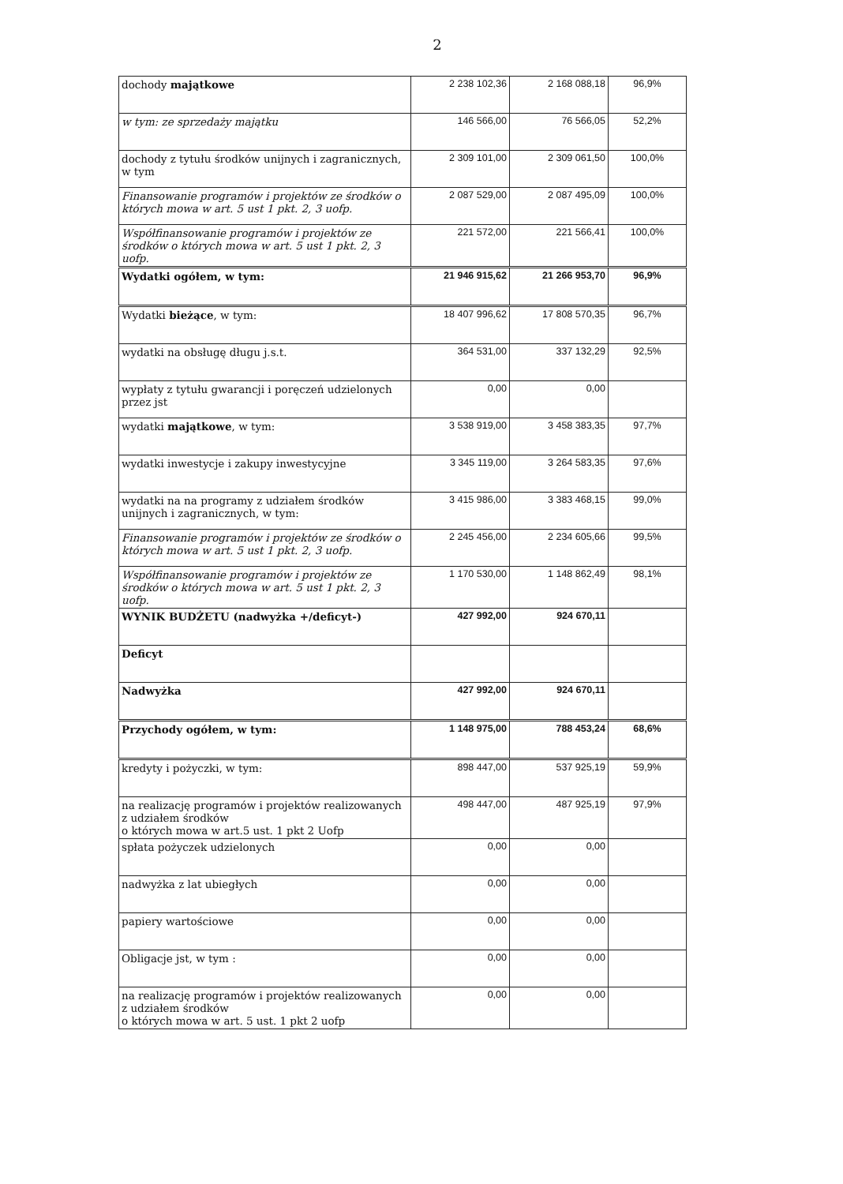2
| dochody majątkowe | 2 238 102,36 | 2 168 088,18 | 96,9% |
| w tym: ze sprzedaży majątku | 146 566,00 | 76 566,05 | 52,2% |
| dochody z tytułu środków unijnych i zagranicznych, w tym | 2 309 101,00 | 2 309 061,50 | 100,0% |
| Finansowanie programów i projektów ze środków o których mowa w art. 5 ust 1 pkt. 2, 3 uofp. | 2 087 529,00 | 2 087 495,09 | 100,0% |
| Współfinansowanie programów i projektów ze środków o których mowa w art. 5 ust 1 pkt. 2, 3 uofp. | 221 572,00 | 221 566,41 | 100,0% |
| Wydatki ogółem, w tym: | 21 946 915,62 | 21 266 953,70 | 96,9% |
| Wydatki bieżące , w tym: | 18 407 996,62 | 17 808 570,35 | 96,7% |
| wydatki na obsługę długu j.s.t. | 364 531,00 | 337 132,29 | 92,5% |
| wypłaty z tytułu gwarancji i poręczeń udzielonych przez jst | 0,00 | 0,00 | |
| wydatki majątkowe , w tym: | 3 538 919,00 | 3 458 383,35 | 97,7% |
| wydatki inwestycje i zakupy inwestycyjne | 3 345 119,00 | 3 264 583,35 | 97,6% |
| wydatki na na programy z udziałem środków unijnych i zagranicznych, w tym: | 3 415 986,00 | 3 383 468,15 | 99,0% |
| Finansowanie programów i projektów ze środków o których mowa w art. 5 ust 1 pkt. 2, 3 uofp. | 2 245 456,00 | 2 234 605,66 | 99,5% |
| Współfinansowanie programów i projektów ze środków o których mowa w art. 5 ust 1 pkt. 2, 3 uofp. | 1 170 530,00 | 1 148 862,49 | 98,1% |
| WYNIK BUDŻETU (nadwyżka +/deficyt-) | 427 992,00 | 924 670,11 | |
| Deficyt | | | |
| Nadwyżka | 427 992,00 | 924 670,11 | |
| Przychody ogółem, w tym: | 1 148 975,00 | 788 453,24 | 68,6% |
| kredyty i pożyczki, w tym: | 898 447,00 | 537 925,19 | 59,9% |
| na realizację programów i projektów realizowanych z udziałem środków o których mowa w art.5 ust. 1 pkt 2 Uofp | 498 447,00 | 487 925,19 | 97,9% |
| spłata pożyczek udzielonych | 0,00 | 0,00 | |
| nadwyżka z lat ubiegłych | 0,00 | 0,00 | |
| papiery wartościowe | 0,00 | 0,00 | |
| Obligacje jst, w tym : | 0,00 | 0,00 | |
| na realizację programów i projektów realizowanych z udziałem środków o których mowa w art. 5 ust. 1 pkt 2 uofp | 0,00 | 0,00 | |